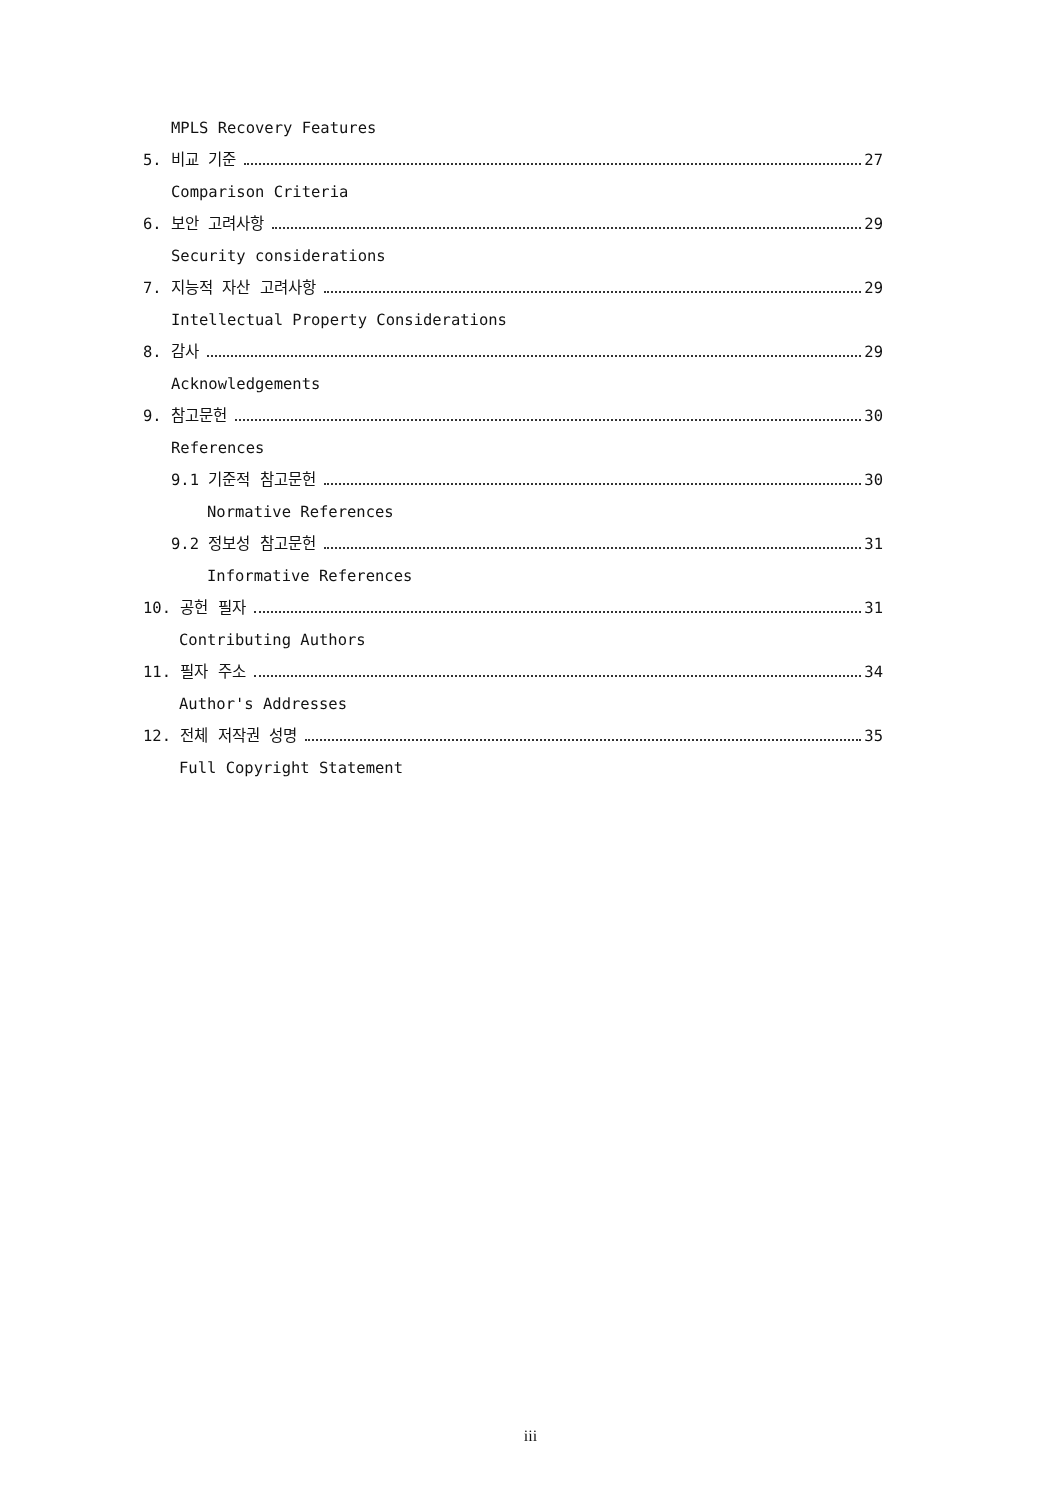MPLS Recovery Features
5. 비교 기준 27
Comparison Criteria
6. 보안 고려사항 29
Security considerations
7. 지능적 자산 고려사항 29
Intellectual Property Considerations
8. 감사 29
Acknowledgements
9. 참고문헌 30
References
9.1 기준적 참고문헌 30
Normative References
9.2 정보성 참고문헌 31
Informative References
10. 공헌 필자 31
Contributing Authors
11. 필자 주소 34
Author's Addresses
12. 전체 저작권 성명 35
Full Copyright Statement
iii